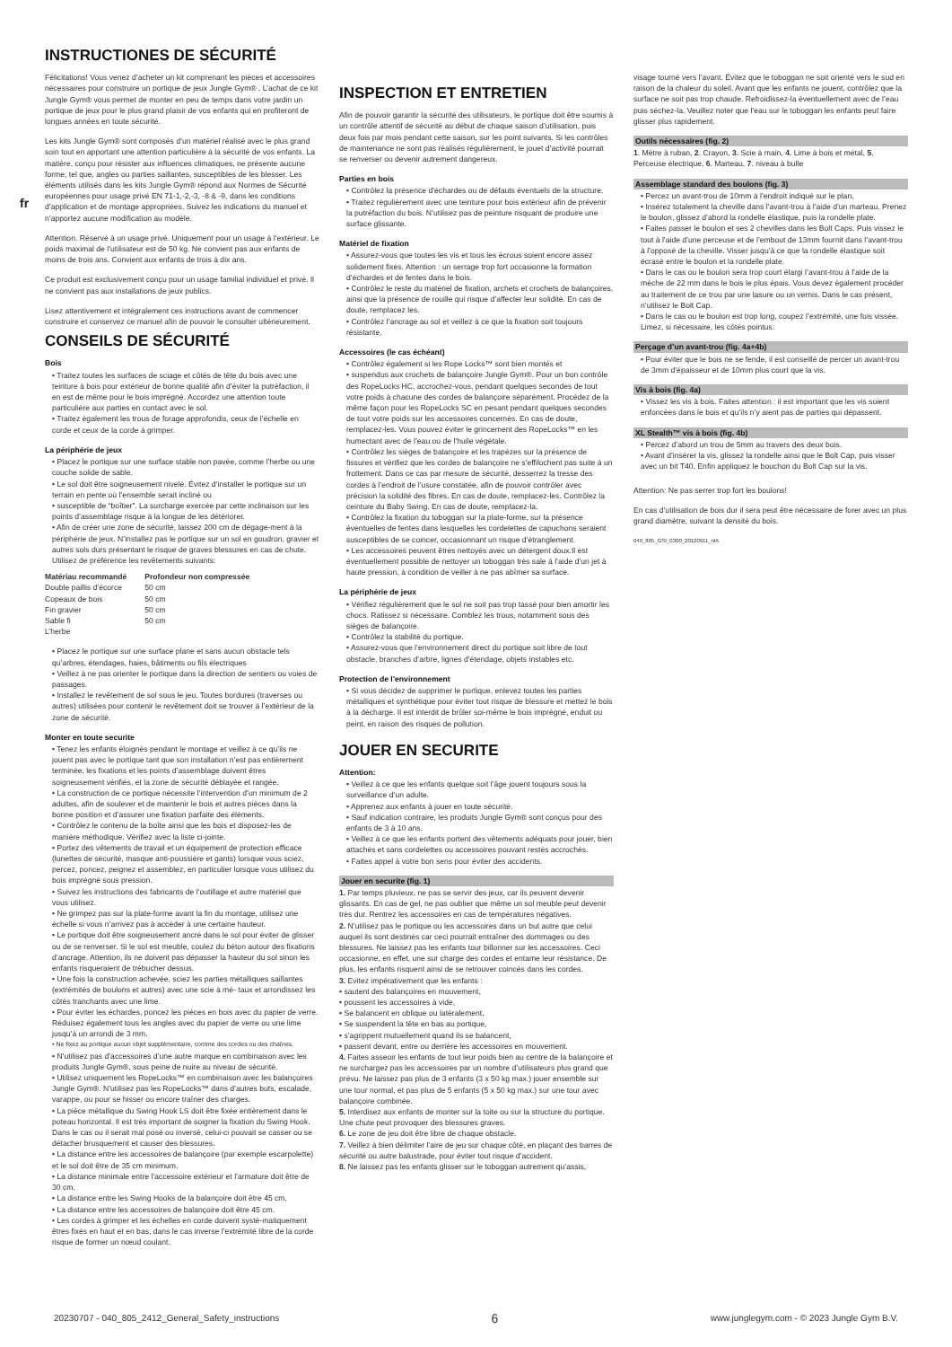fr
INSTRUCTIONES DE SÉCURITÉ
Félicitations! Vous venez d’acheter un kit comprenant les pièces et accessoires nécessaires pour construire un portique de jeux Jungle Gym® . L’achat de ce kit Jungle Gym® vous permet de monter en peu de temps dans votre jardin un portique de jeux pour le plus grand plaisir de vos enfants qui en profiteront de longues années en toute sécurité.
Les kits Jungle Gym® sont composés d’un matériel réalisé avec le plus grand soin tout en apportant une attention particulière à la sécurité de vos enfants. La matière, conçu pour résister aux influences climatiques, ne présente aucune forme, tel que, angles ou parties saillantes, susceptibles de les blesser. Les éléments utilisés dans les kits Jungle Gym® répond aux Normes de Sécurité européennes pour usage privé EN 71-1,-2,-3, -8 & -9, dans les conditions d’application et de montage appropriées. Suivez les indications du manuel et n’apportez aucune modification au modèle.
Attention. Réservé à un usage privé. Uniquement pour un usage à l’extérieur. Le poids maximal de l’utilisateur est de 50 kg. Ne convient pas aux enfants de moins de trois ans. Convient aux enfants de trois à dix ans.
Ce produit est exclusivement conçu pour un usage familial individuel et privé. Il ne convient pas aux installations de jeux publics.
Lisez attentivement et intégralement ces instructions avant de commencer construire et conservez ce manuel afin de pouvoir le consulter ultérieurement.
CONSEILS DE SÉCURITÉ
Bois
• Traitez toutes les surfaces de sciage et côtés de tête du bois avec une teinture à bois pour extérieur de bonne qualité afin d’éviter la putréfaction, il en est de même pour le bois imprégné. Accordez une attention toute particulière aux parties en contact avec le sol.
• Traitez également les trous de forage approfondis, ceux de l’échelle en corde et ceux de la corde à grimper.
La périphérie de jeux
• Placez le portique sur une surface stable non pavée, comme l’herbe ou une couche solide de sable.
• Le sol doit être soigneusement nivelé. Évitez d’installer le portique sur un terrain en pente où l’ensemble serait incliné ou
• susceptible de “boîtier”. La surcharge exercée par cette inclinaison sur les points d’assemblage risque à la longue de les détériorer.
• Afin de créer une zone de sécurité, laissez 200 cm de dégage-ment à la périphérie de jeux. N’installez pas le portique sur un sol en goudron, gravier et autres sols durs présentant le risque de graves blessures en cas de chute. Utilisez de préférence les revêtements suivants:
| Matériau recommandé | Profondeur non compressée |
| --- | --- |
| Double paillis d’écorce | 50 cm |
| Copeaux de bois | 50 cm |
| Fin gravier | 50 cm |
| Sable fi | 50 cm |
| L’herbe | |
• Placez le portique sur une surface plane et sans aucun obstacle tels qu’arbres, étendages, haies, bâtiments ou fils électriques
• Veillez à ne pas orienter le portique dans la direction de sentiers ou voies de passages.
• Installez le revêtement de sol sous le jeu. Toutes bordures (traverses ou autres) utilisées pour contenir le revêtement doit se trouver à l’extérieur de la zone de sécurité.
Monter en toute securite
• Tenez les enfants éloignés pendant le montage et veillez à ce qu’ils ne jouent pas avec le portique tant que son installation n’est pas entièrement terminée, les fixations et les points d’assemblage doivent êtres soigneusement vérifiés, et la zone de sécurité déblayée et rangée.
• La construction de ce portique nécessite l’intervention d’un minimum de 2 adultes, afin de soulever et de maintenir le bois et autres pièces dans la bonne position et d’assurer une fixation parfaite des éléments.
• Contrôlez le contenu de la boîte ainsi que les bois et disposez-les de manière méthodique. Vérifiez avec la liste ci-jointe.
• Portez des vêtements de travail et un équipement de protection efficace (lunettes de sécurité, masque anti-poussière et gants) lorsque vous sciez, percez, poncez, peignez et assemblez, en particulier lorsque vous utilisez du bois imprégné sous pression.
• Suivez les instructions des fabricants de l’outillage et autre matériel que vous utilisez.
• Ne grimpez pas sur la plate-forme avant la fin du montage, utilisez une échelle si vous n’arrivez pas à accéder à une certaine hauteur.
• Le portique doit être soigneusement ancré dans le sol pour éviter de glisser ou de se renverser. Si le sol est meuble, coulez du béton autour des fixations d’ancrage. Attention, ils ne doivent pas dépasser la hauteur du sol sinon les enfants risqueraient de trébucher dessus.
• Une fois la construction achevée, sciez les parties métalliques saillantes (extrémités de boulons et autres) avec une scie à mé- taux et arrondissez les côtés tranchants avec une lime.
• Pour éviter les échardes, poncez les pièces en bois avec du papier de verre. Réduisez également tous les angles avec du papier de verre ou une lime jusqu’à un arrondi de 3 mm.
• Ne fixez au portique aucun objet supplémentaire, comme des cordes ou des chaînes.
• N’utilisez pas d’accessoires d’une autre marque en combinaison avec les produits Jungle Gym®, sous peine de nuire au niveau de sécurité.
• Utilisez uniquement les RopeLocks™ en combinaison avec les balançoires Jungle Gym®. N’utilisez pas les RopeLocks™ dans d’autres buts, escalade, varappe, ou pour se hisser ou encore traîner des charges.
• La pièce métallique du Swing Hook LS doit être fixée entièrement dans le poteau horizontal. Il est très important de soigner la fixation du Swing Hook. Dans le cas ou il serait mal posé ou inversé, celui-ci pouvait se casser ou se détacher brusquement et causer des blessures.
• La distance entre les accessoires de balançoire (par exemple escarpolette) et le sol doit être de 35 cm minimum.
• La distance minimale entre l’accessoire extérieur et l’armature doit être de 30 cm.
• La distance entre les Swing Hooks de la balançoire doit être 45 cm.
• La distance entre les accessoires de balançoire doit être 45 cm.
• Les cordes à grimper et les échelles en corde doivent systé-matiquement êtres fixés en haut et en bas, dans le cas inverse l’extrémité libre de la corde risque de former un nœud coulant.
INSPECTION ET ENTRETIEN
Afin de pouvoir garantir la sécurité des utilisateurs, le portique doit être soumis à un contrôle attentif de sécurité au début de chaque saison d’utilisation, puis deux fois par mois pendant cette saison, sur les point suivants. Si les contrôles de maintenance ne sont pas réalisés régulièrement, le jouet d’activité pourrait se renverser ou devenir autrement dangereux.
Parties en bois
• Contrôlez la présence d’échardes ou de défauts éventuels de la structure.
• Traitez régulièrement avec une teinture pour bois extérieur afin de prévenir la putréfaction du bois. N’utilisez pas de peinture risquant de produire une surface glissante.
Matériel de fixation
• Assurez-vous que toutes les vis et tous les écrous soient encore assez solidement fixés. Attention : un serrage trop fort occasionne la formation d’échardes et de fentes dans le bois.
• Contrôlez le reste du matériel de fixation, archets et crochets de balançoires, ainsi que la présence de rouille qui risque d’affecter leur solidité. En cas de doute, remplacez les.
• Contrôlez l’ancrage au sol et veillez à ce que la fixation soit toujours résistante.
Accessoires (le cas échéant)
• Contrôlez également si les Rope Locks™ sont bien montés et
• suspendus aux crochets de balançoire Jungle Gym®. Pour un bon contrôle des RopeLocks HC, accrochez-vous, pendant quelques secondes de tout votre poids à chacune des cordes de balançoire séparément. Procédez de la même façon pour les RopeLocks SC en pesant pendant quelques secondes de tout votre poids sur les accessoires concernés. En cas de doute, remplacez-les. Vous pouvez éviter le grincement des RopeLocks™ en les humectant avec de l’eau ou de l’huile végétale.
• Contrôlez les sièges de balançoire et les trapèzes sur la présence de fissures et vérifiez que les cordes de balançoire ne s’effilochent pas suite à un frottement. Dans ce cas par mesure de sécurité, desserrez la tresse des cordes à l’endroit de l’usure constatée, afin de pouvoir contrôler avec précision la solidité des fibres. En cas de doute, remplacez-les. Contrôlez la ceinture du Baby Swing. En cas de doute, remplacez-la.
• Contrôlez la fixation du toboggan sur la plate-forme, sur la présence éventuelles de fentes dans lesquelles les cordelettes de capuchons seraient susceptibles de se coincer, occasionnant un risque d’étranglement.
• Les accessoires peuvent êtres nettoyés avec un détergent doux.Il est éventuellement possible de nettoyer un toboggan très sale à l’aide d’un jet à haute pression, à condition de veiller à ne pas abîmer sa surface.
La périphérie de jeux
• Vérifiez régulièrement que le sol ne soit pas trop tassé pour bien amortir les chocs. Ratissez si nécessaire. Comblez les trous, notamment sous des sièges de balançoire.
• Contrôlez la stabilité du portique.
• Assurez-vous que l’environnement direct du portique soit libre de tout obstacle, branches d’arbre, lignes d’étendage, objets instables etc.
Protection de l’environnement
• Si vous décidez de supprimer le portique, enlevez toutes les parties métalliques et synthétique pour éviter tout risque de blessure et mettez le bois à la décharge. Il est interdit de brûler soi-même le bois imprégné, enduit ou peint, en raison des risques de pollution.
JOUER EN SECURITE
Attention:
• Veillez à ce que les enfants quelque soit l’âge jouent toujours sous la surveillance d’un adulte.
• Apprenez aux enfants à jouer en toute sécurité.
• Sauf indication contraire, les produits Jungle Gym® sont conçus pour des enfants de 3 à 10 ans.
• Veillez à ce que les enfants portent des vêtements adéquats pour jouer, bien attachés et sans cordelettes ou accessoires pouvant restés accrochés.
• Faites appel à votre bon sens pour éviter des accidents.
Jouer en securite (fig. 1)
1. Par temps pluvieux, ne pas se servir des jeux, car ils peuvent devenir glissants. En cas de gel, ne pas oublier que même un sol meuble peut devenir très dur. Rentrez les accessoires en cas de températures négatives.
2. N’utilisez pas le portique ou les accessoires dans un but autre que celui auquel ils sont destinés car ceci pourrait entraîner des dommages ou des blessures. Ne laissez pas les enfants tour billonner sur les accessoires. Ceci occasionne, en effet, une sur charge des cordes et entame leur résistance. De plus, les enfants risquent ainsi de se retrouver coincés dans les cordes.
3. Evitez impérativement que les enfants :
• sautent des balançoires en mouvement,
• poussent les accessoires à vide,
• Se balancent en oblique ou latéralement,
• Se suspendent la tête en bas au portique,
• s’agrippent mutuellement quand ils se balancent,
• passent devant, entre ou derrière les accessoires en mouvement.
4. Faites asseoir les enfants de tout leur poids bien au centre de la balançoire et ne surchargez pas les accessoires par un nombre d’utilisateurs plus grand que prévu. Ne laissez pas plus de 3 enfants (3 x 50 kg max.) jouer ensemble sur une tour normal, et pas plus de 5 enfants (5 x 50 kg max.) sur une tour avec balançoire combinée.
5. Interdisez aux enfants de monter sur la toite ou sur la structure du portique. Une chute peut provoquer des blessures graves.
6. Le zone de jeu doit être libre de chaque obstacle.
7. Veillez à bien délimiter l’aire de jeu sur chaque côté, en plaçant des barres de sécurité ou autre balustrade, pour éviter tout risque d’accident.
8. Ne laissez pas les enfants glisser sur le toboggan autrement qu’assis,
visage tourné vers l’avant. Évitez que le toboggan ne soit orienté vers le sud en raison de la chaleur du soleil. Avant que les enfants ne jouent, contrôlez que la surface ne soit pas trop chaude. Refroidissez-la éventuellement avec de l’eau puis séchez-la. Veuillez noter que l’eau sur le toboggan les enfants peut faire glisser plus rapidement.
Outils nécessaires (fig. 2)
1. Mètre à ruban, 2. Crayon, 3. Scie à main, 4. Lime à bois et métal, 5. Perceuse électrique, 6. Marteau, 7. niveau à bulle
Assemblage standard des boulons (fig. 3)
• Percez un avant-trou de 10mm à l’endroit indiqué sur le plan.
• Insérez totalement la cheville dans l’avant-trou à l’aide d’un marteau. Prenez le boulon, glissez d’abord la rondelle élastique, puis la rondelle plate.
• Faites passer le boulon et ses 2 chevilles dans les Bolt Caps. Puis vissez le tout à l’aide d’une perceuse et de l’embout de 13mm fournit dans l’avant-trou à l’opposé de la cheville. Visser jusqu’à ce que la rondelle élastique soit écrasé entre le boulon et la rondelle plate.
• Dans le cas ou le boulon sera trop court élargi l’avant-trou à l’aide de la mèche de 22 mm dans le bois le plus épais. Vous devez également procéder au traitement de ce trou par une lasure ou un vernis. Dans le cas présent, n’utilisez le Bolt Cap.
• Dans le cas ou le boulon est trop long, coupez l’extrémité, une fois vissée. Limez, si nécessaire, les côtés pointus.
Perçage d’un avant-trou (fig. 4a+4b)
• Pour éviter que le bois ne se fende, il est conseillé de percer un avant-trou de 3mm d’épaisseur et de 10mm plus court que la vis.
Vis à bois (fig. 4a)
• Vissez les vis à bois. Faites attention : il est important que les vis soient enfoncées dans le bois et qu’ils n’y aient pas de parties qui dépassent.
XL Stealth™ vis à bois (fig. 4b)
• Percez d’abord un trou de 5mm au travers des deux bois.
• Avant d’insérer la vis, glissez la rondelle ainsi que le Bolt Cap, puis visser avec un bit T40. Enfin appliquez le bouchon du Bolt Cap sur la vis.
Attention: Ne pas serrer trop fort les boulons!
En cas d’utilisation de bois dur il sera peut être nécessaire de forer avec un plus grand diamètre, suivant la densité du bois.
040_805_GSI_0300_20120911_nlA
20230707 - 040_805_2412_General_Safety_instructions 6 www.junglegym.com - © 2023 Jungle Gym B.V.